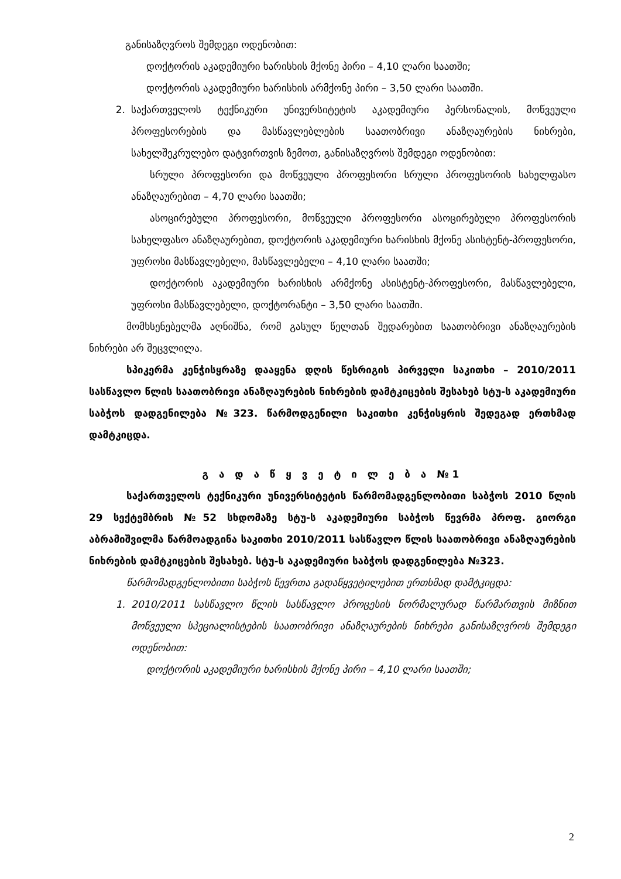განისაზღვროს შემდეგი ოდენობით:
დოქტორის აკადემიური ხარისხის მქონე პირი – 4,10 ლარი საათში;
დოქტორის აკადემიური ხარისხის არმქონე პირი – 3,50 ლარი საათში.
2. საქართველოს ტექნიკური უნივერსიტეტის აკადემიური პერსონალის, მოწვეული პროფესორების და მასწავლებლების საათობრივი ანაზღაურების ნიხრები, სახელშეკრულებო დატვირთვის ზემოთ, განისაზღვროს შემდეგი ოდენობით:
სრული პროფესორი და მოწვეული პროფესორი სრული პროფესორის სახელფასო ანაზღაურებით – 4,70 ლარი საათში;
ასოცირებული პროფესორი, მოწვეული პროფესორი ასოცირებული პროფესორის სახელფასო ანაზღაურებით, დოქტორის აკადემიური ხარისხის მქონე ასისტენტ-პროფესორი, უფროსი მასწავლებელი, მასწავლებელი – 4,10 ლარი საათში;
დოქტორის აკადემიური ხარისხის არმქონე ასისტენტ-პროფესორი, მასწავლებელი, უფროსი მასწავლებელი, დოქტორანტი – 3,50 ლარი საათში.
მომხსენებელმა აღნიშნა, რომ გასულ წელთან შედარებით საათობრივი ანაზღაურების ნიხრები არ შეცვლილა.
სპიკერმა კენჭისყრაზე დააყენა დღის წესრიგის პირველი საკითხი – 2010/2011 სასწავლო წლის საათობრივი ანაზღაურების ნიხრების დამტკიცების შესახებ სტუ-ს აკადემიური საბჭოს დადგენილება №323. წარმოდგენილი საკითხი კენჭისყრის შედეგად ერთხმად დამტკიცდა.
გ ა დ ა წ ყ ვ ე ტ ი ლ ე ბ ა №1
საქართველოს ტექნიკური უნივერსიტეტის წარმომადგენლობითი საბჭოს 2010 წლის 29 სექტემბრის №52 სხდომაზე სტუ-ს აკადემიური საბჭოს წევრმა პროფ. გიორგი აბრამიშვილმა წარმოადგინა საკითხი 2010/2011 სასწავლო წლის საათობრივი ანაზღაურების ნიხრების დამტკიცების შესახებ. სტუ-ს აკადემიური საბჭოს დადგენილება №323.
წარმომადგენლობითი საბჭოს წევრთა გადაწყვეტილებით ერთხმად დამტკიცდა:
1. 2010/2011 სასწავლო წლის სასწავლო პროცესის ნორმალურად წარმართვის მიზნით მოწვეული სპეციალისტების საათობრივი ანაზღაურების ნიხრები განისაზღვროს შემდეგი ოდენობით:
დოქტორის აკადემიური ხარისხის მქონე პირი – 4,10 ლარი საათში;
2